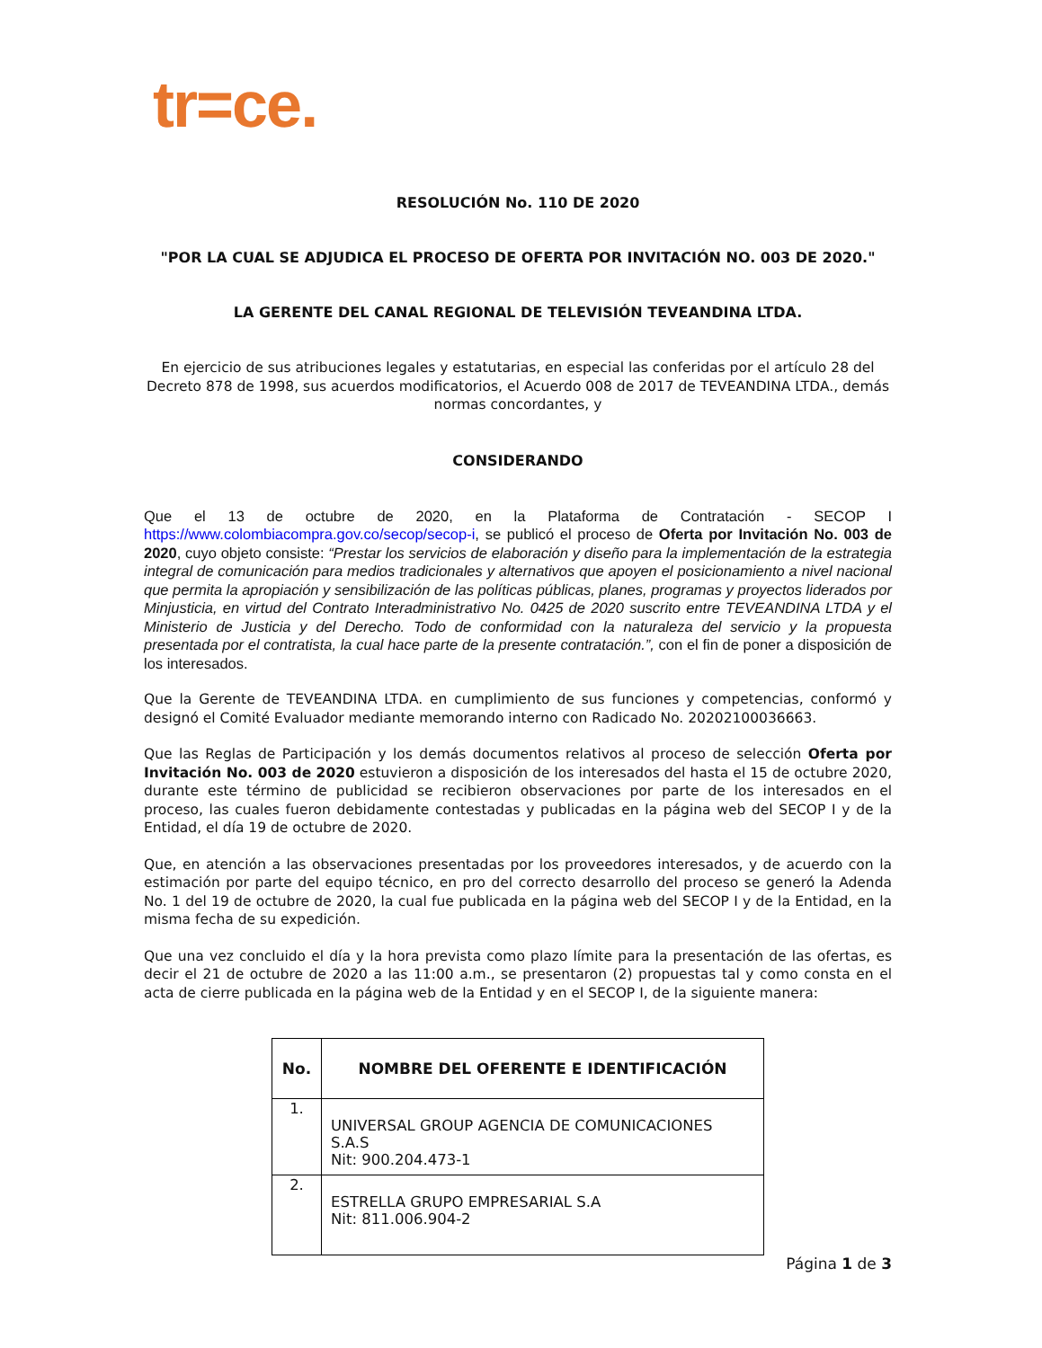tr=ce.
RESOLUCIÓN No. 110 DE 2020
"POR LA CUAL SE ADJUDICA EL PROCESO DE OFERTA POR INVITACIÓN NO. 003 DE 2020."
LA GERENTE DEL CANAL REGIONAL DE TELEVISIÓN TEVEANDINA LTDA.
En ejercicio de sus atribuciones legales y estatutarias, en especial las conferidas por el artículo 28 del Decreto 878 de 1998, sus acuerdos modificatorios, el Acuerdo 008 de 2017 de TEVEANDINA LTDA., demás normas concordantes, y
CONSIDERANDO
Que el 13 de octubre de 2020, en la Plataforma de Contratación - SECOP I https://www.colombiacompra.gov.co/secop/secop-i, se publicó el proceso de Oferta por Invitación No. 003 de 2020, cuyo objeto consiste: “Prestar los servicios de elaboración y diseño para la implementación de la estrategia integral de comunicación para medios tradicionales y alternativos que apoyen el posicionamiento a nivel nacional que permita la apropiación y sensibilización de las políticas públicas, planes, programas y proyectos liderados por Minjusticia, en virtud del Contrato Interadministrativo No. 0425 de 2020 suscrito entre TEVEANDINA LTDA y el Ministerio de Justicia y del Derecho. Todo de conformidad con la naturaleza del servicio y la propuesta presentada por el contratista, la cual hace parte de la presente contratación.”, con el fin de poner a disposición de los interesados.
Que la Gerente de TEVEANDINA LTDA. en cumplimiento de sus funciones y competencias, conformó y designó el Comité Evaluador mediante memorando interno con Radicado No. 20202100036663.
Que las Reglas de Participación y los demás documentos relativos al proceso de selección Oferta por Invitación No. 003 de 2020 estuvieron a disposición de los interesados del hasta el 15 de octubre 2020, durante este término de publicidad se recibieron observaciones por parte de los interesados en el proceso, las cuales fueron debidamente contestadas y publicadas en la página web del SECOP I y de la Entidad, el día 19 de octubre de 2020.
Que, en atención a las observaciones presentadas por los proveedores interesados, y de acuerdo con la estimación por parte del equipo técnico, en pro del correcto desarrollo del proceso se generó la Adenda No. 1 del 19 de octubre de 2020, la cual fue publicada en la página web del SECOP I y de la Entidad, en la misma fecha de su expedición.
Que una vez concluido el día y la hora prevista como plazo límite para la presentación de las ofertas, es decir el 21 de octubre de 2020 a las 11:00 a.m., se presentaron (2) propuestas tal y como consta en el acta de cierre publicada en la página web de la Entidad y en el SECOP I, de la siguiente manera:
| No. | NOMBRE DEL OFERENTE E IDENTIFICACIÓN |
| --- | --- |
| 1. | UNIVERSAL GROUP AGENCIA DE COMUNICACIONES S.A.S Nit: 900.204.473-1 |
| 2. | ESTRELLA GRUPO EMPRESARIAL S.A Nit: 811.006.904-2 |
Página 1 de 3